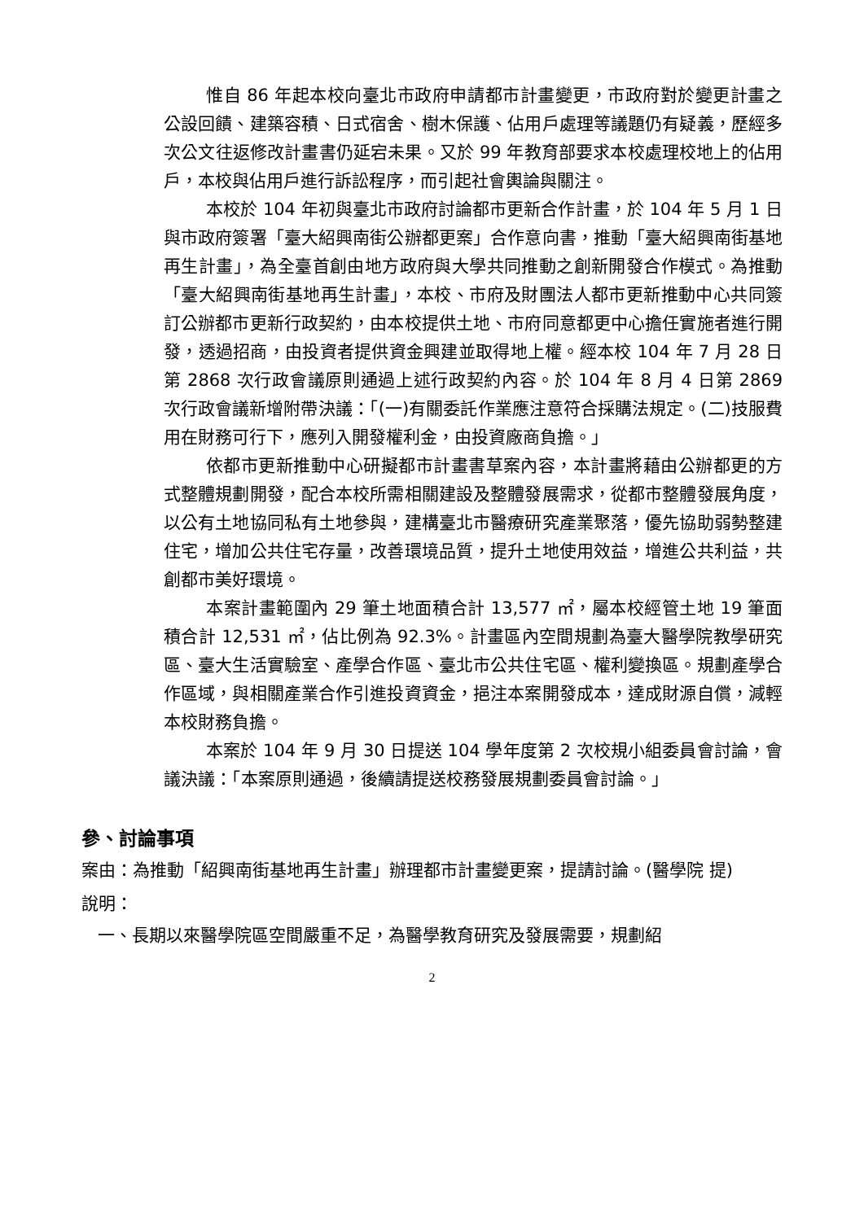惟自 86 年起本校向臺北市政府申請都市計畫變更，市政府對於變更計畫之公設回饋、建築容積、日式宿舍、樹木保護、佔用戶處理等議題仍有疑義，歷經多次公文往返修改計畫書仍延宕未果。又於 99 年教育部要求本校處理校地上的佔用戶，本校與佔用戶進行訴訟程序，而引起社會輿論與關注。
本校於 104 年初與臺北市政府討論都市更新合作計畫，於 104 年 5 月 1 日與市政府簽署「臺大紹興南街公辦都更案」合作意向書，推動「臺大紹興南街基地再生計畫」，為全臺首創由地方政府與大學共同推動之創新開發合作模式。為推動「臺大紹興南街基地再生計畫」，本校、市府及財團法人都市更新推動中心共同簽訂公辦都市更新行政契約，由本校提供土地、市府同意都更中心擔任實施者進行開發，透過招商，由投資者提供資金興建並取得地上權。經本校 104 年 7 月 28 日第 2868 次行政會議原則通過上述行政契約內容。於 104 年 8 月 4 日第 2869 次行政會議新增附帶決議：「(一)有關委託作業應注意符合採購法規定。(二)技服費用在財務可行下，應列入開發權利金，由投資廠商負擔。」
依都市更新推動中心研擬都市計畫書草案內容，本計畫將藉由公辦都更的方式整體規劃開發，配合本校所需相關建設及整體發展需求，從都市整體發展角度，以公有土地協同私有土地參與，建構臺北市醫療研究產業聚落，優先協助弱勢整建住宅，增加公共住宅存量，改善環境品質，提升土地使用效益，增進公共利益，共創都市美好環境。
本案計畫範圍內 29 筆土地面積合計 13,577 ㎡，屬本校經管土地 19 筆面積合計 12,531 ㎡，佔比例為 92.3%。計畫區內空間規劃為臺大醫學院教學研究區、臺大生活實驗室、產學合作區、臺北市公共住宅區、權利變換區。規劃產學合作區域，與相關產業合作引進投資資金，挹注本案開發成本，達成財源自償，減輕本校財務負擔。
本案於 104 年 9 月 30 日提送 104 學年度第 2 次校規小組委員會討論，會議決議：「本案原則通過，後續請提送校務發展規劃委員會討論。」
參、討論事項
案由：為推動「紹興南街基地再生計畫」辦理都市計畫變更案，提請討論。(醫學院 提)
說明：
一、長期以來醫學院區空間嚴重不足，為醫學教育研究及發展需要，規劃紹
2